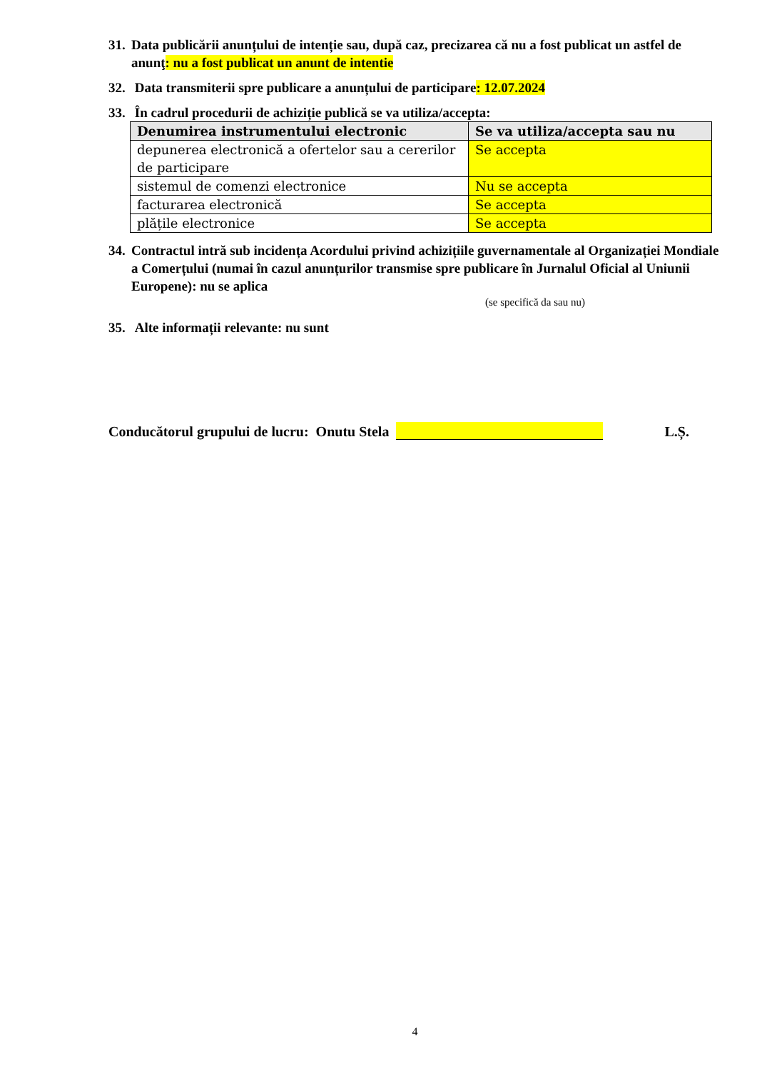31.
Data publicării anunțului de intenție sau, după caz, precizarea că nu a fost publicat un astfel de anunţ: nu a fost publicat un anunt de intentie
32.
Data transmiterii spre publicare a anunțului de participare: 12.07.2024
33.
În cadrul procedurii de achiziție publică se va utiliza/accepta:
| Denumirea instrumentului electronic | Se va utiliza/accepta sau nu |
| --- | --- |
| depunerea electronică a ofertelor sau a cererilor de participare | Se accepta |
| sistemul de comenzi electronice | Nu se accepta |
| facturarea electronică | Se accepta |
| plățile electronice | Se accepta |
34.
Contractul intră sub incidența Acordului privind achizițiile guvernamentale al Organizației Mondiale a Comerțului (numai în cazul anunțurilor transmise spre publicare în Jurnalul Oficial al Uniunii Europene): nu se aplica
(se specifică da sau nu)
35.
Alte informații relevante: nu sunt
Conducătorul grupului de lucru: Onutu Stela L.Ș.
4